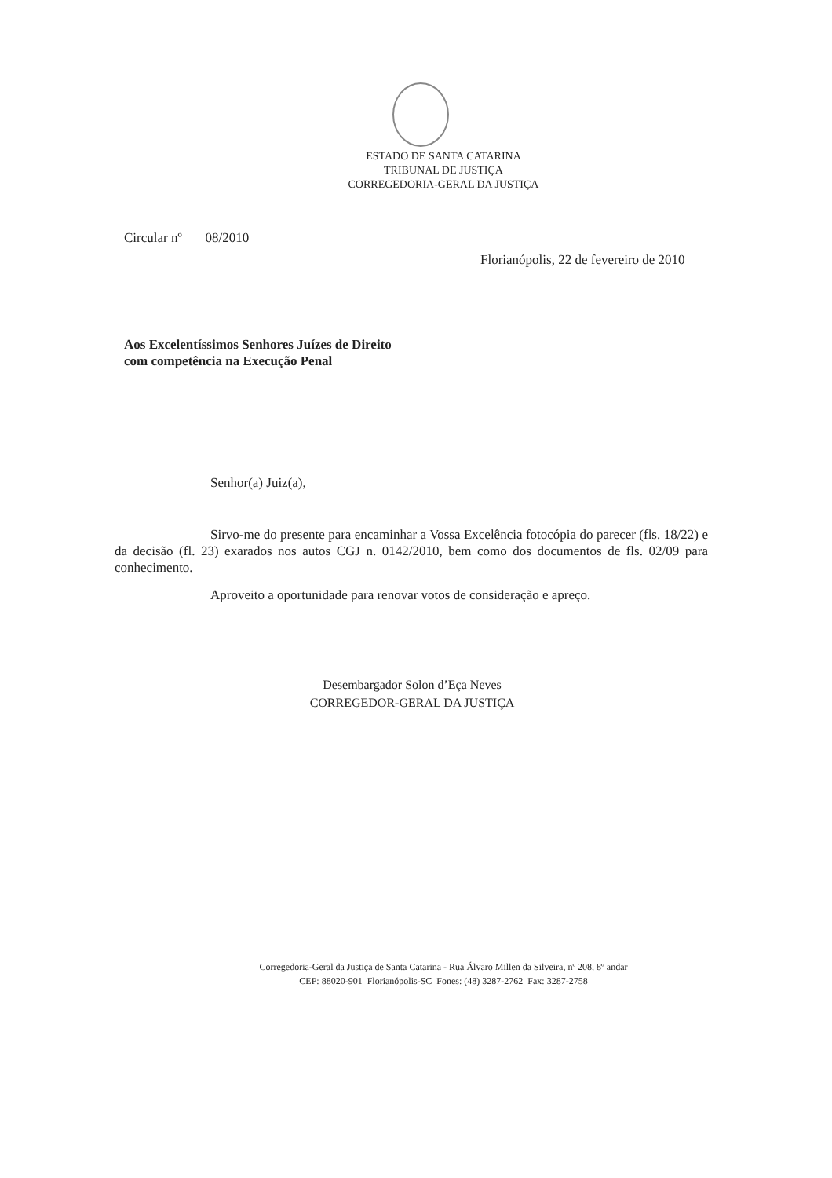ESTADO DE SANTA CATARINA
TRIBUNAL DE JUSTIÇA
CORREGEDORIA-GERAL DA JUSTIÇA
Circular nº 08/2010
Florianópolis, 22 de fevereiro de 2010
Aos Excelentíssimos Senhores Juízes de Direito
com competência na Execução Penal
Senhor(a) Juiz(a),
Sirvo-me do presente para encaminhar a Vossa Excelência fotocópia do parecer (fls. 18/22) e da decisão (fl. 23) exarados nos autos CGJ n. 0142/2010, bem como dos documentos de fls. 02/09 para conhecimento.
Aproveito a oportunidade para renovar votos de consideração e apreço.
Desembargador Solon d’Eça Neves
CORREGEDOR-GERAL DA JUSTIÇA
Corregedoria-Geral da Justiça de Santa Catarina - Rua Álvaro Millen da Silveira, nº 208, 8º andar
CEP: 88020-901 Florianópolis-SC Fones: (48) 3287-2762 Fax: 3287-2758